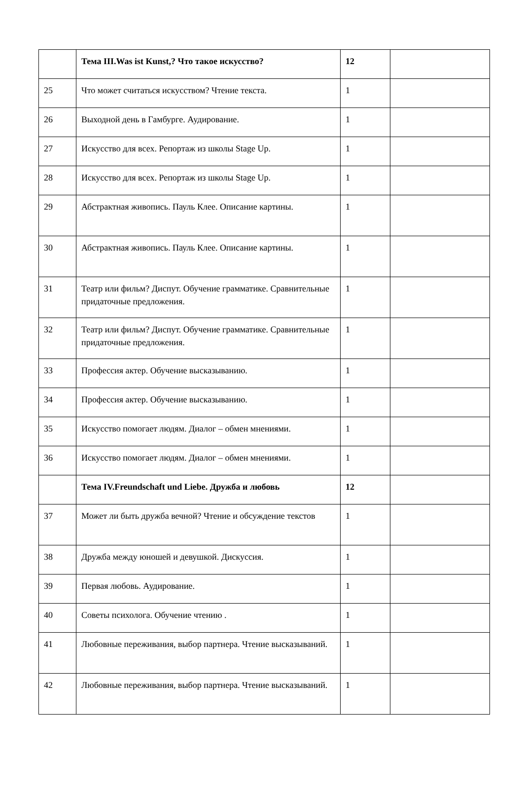| | Тема III.Was ist Kunst,? Что такое искусство? | 12 | |
| 25 | Что может считаться искусством? Чтение текста. | 1 | |
| 26 | Выходной день в Гамбурге. Аудирование. | 1 | |
| 27 | Искусство для всех. Репортаж из школы Stage Up. | 1 | |
| 28 | Искусство для всех. Репортаж из школы Stage Up. | 1 | |
| 29 | Абстрактная живопись. Пауль Клее. Описание картины. | 1 | |
| 30 | Абстрактная живопись. Пауль Клее. Описание картины. | 1 | |
| 31 | Театр или фильм? Диспут. Обучение грамматике. Сравнительные придаточные предложения. | 1 | |
| 32 | Театр или фильм? Диспут. Обучение грамматике. Сравнительные придаточные предложения. | 1 | |
| 33 | Профессия актер. Обучение высказыванию. | 1 | |
| 34 | Профессия актер. Обучение высказыванию. | 1 | |
| 35 | Искусство помогает людям. Диалог – обмен мнениями. | 1 | |
| 36 | Искусство помогает людям. Диалог – обмен мнениями. | 1 | |
| | Тема IV.Freundschaft und Liebe. Дружба и любовь | 12 | |
| 37 | Может ли быть дружба вечной? Чтение и обсуждение текстов | 1 | |
| 38 | Дружба между юношей и девушкой. Дискуссия. | 1 | |
| 39 | Первая любовь. Аудирование. | 1 | |
| 40 | Советы психолога. Обучение чтению . | 1 | |
| 41 | Любовные переживания, выбор партнера. Чтение высказываний. | 1 | |
| 42 | Любовные переживания, выбор партнера. Чтение высказываний. | 1 | |